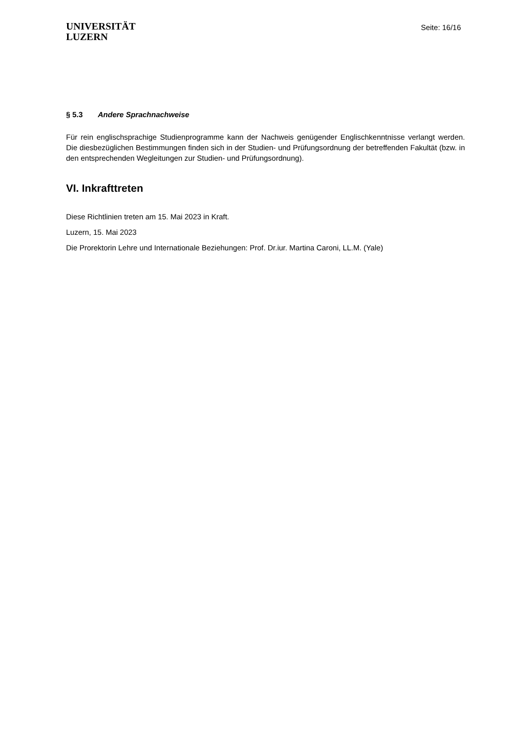UNIVERSITÄT
LUZERN
Seite: 16/16
§ 5.3 Andere Sprachnachweise
Für rein englischsprachige Studienprogramme kann der Nachweis genügender Englischkenntnisse verlangt werden. Die diesbezüglichen Bestimmungen finden sich in der Studien- und Prüfungsordnung der betreffenden Fakultät (bzw. in den entsprechenden Wegleitungen zur Studien- und Prüfungsordnung).
VI. Inkrafttreten
Diese Richtlinien treten am 15. Mai 2023 in Kraft.
Luzern, 15. Mai 2023
Die Prorektorin Lehre und Internationale Beziehungen: Prof. Dr.iur. Martina Caroni, LL.M. (Yale)